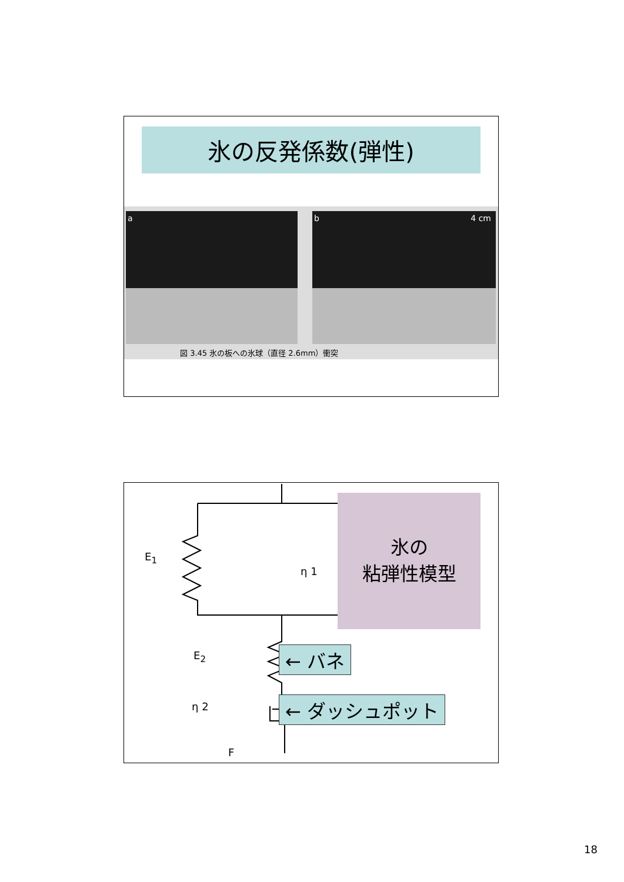氷の反発係数(弾性)
a b 4 cm
図 3.45 氷の板への氷球（直径 2.6mm）衝突
E<sub>1</sub>
η 1
E<sub>2</sub>
η 2
F
氷の
粘弾性模型
← バネ
← ダッシュポット
18